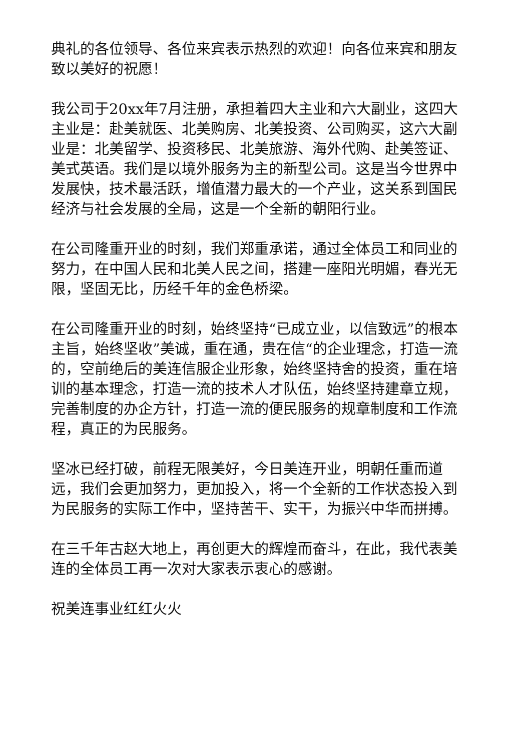典礼的各位领导、各位来宾表示热烈的欢迎！向各位来宾和朋友致以美好的祝愿！
我公司于20xx年7月注册，承担着四大主业和六大副业，这四大主业是：赴美就医、北美购房、北美投资、公司购买，这六大副业是：北美留学、投资移民、北美旅游、海外代购、赴美签证、美式英语。我们是以境外服务为主的新型公司。这是当今世界中发展快，技术最活跃，增值潜力最大的一个产业，这关系到国民经济与社会发展的全局，这是一个全新的朝阳行业。
在公司隆重开业的时刻，我们郑重承诺，通过全体员工和同业的努力，在中国人民和北美人民之间，搭建一座阳光明媚，春光无限，坚固无比，历经千年的金色桥梁。
在公司隆重开业的时刻，始终坚持“已成立业，以信致远”的根本主旨，始终坚收”美诚，重在通，贵在信“的企业理念，打造一流的，空前绝后的美连信服企业形象，始终坚持舍的投资，重在培训的基本理念，打造一流的技术人才队伍，始终坚持建章立规，完善制度的办企方针，打造一流的便民服务的规章制度和工作流程，真正的为民服务。
坚冰已经打破，前程无限美好，今日美连开业，明朝任重而道远，我们会更加努力，更加投入，将一个全新的工作状态投入到为民服务的实际工作中，坚持苦干、实干，为振兴中华而拼搏。
在三千年古赵大地上，再创更大的辉煌而奋斗，在此，我代表美连的全体员工再一次对大家表示衷心的感谢。
祝美连事业红红火火